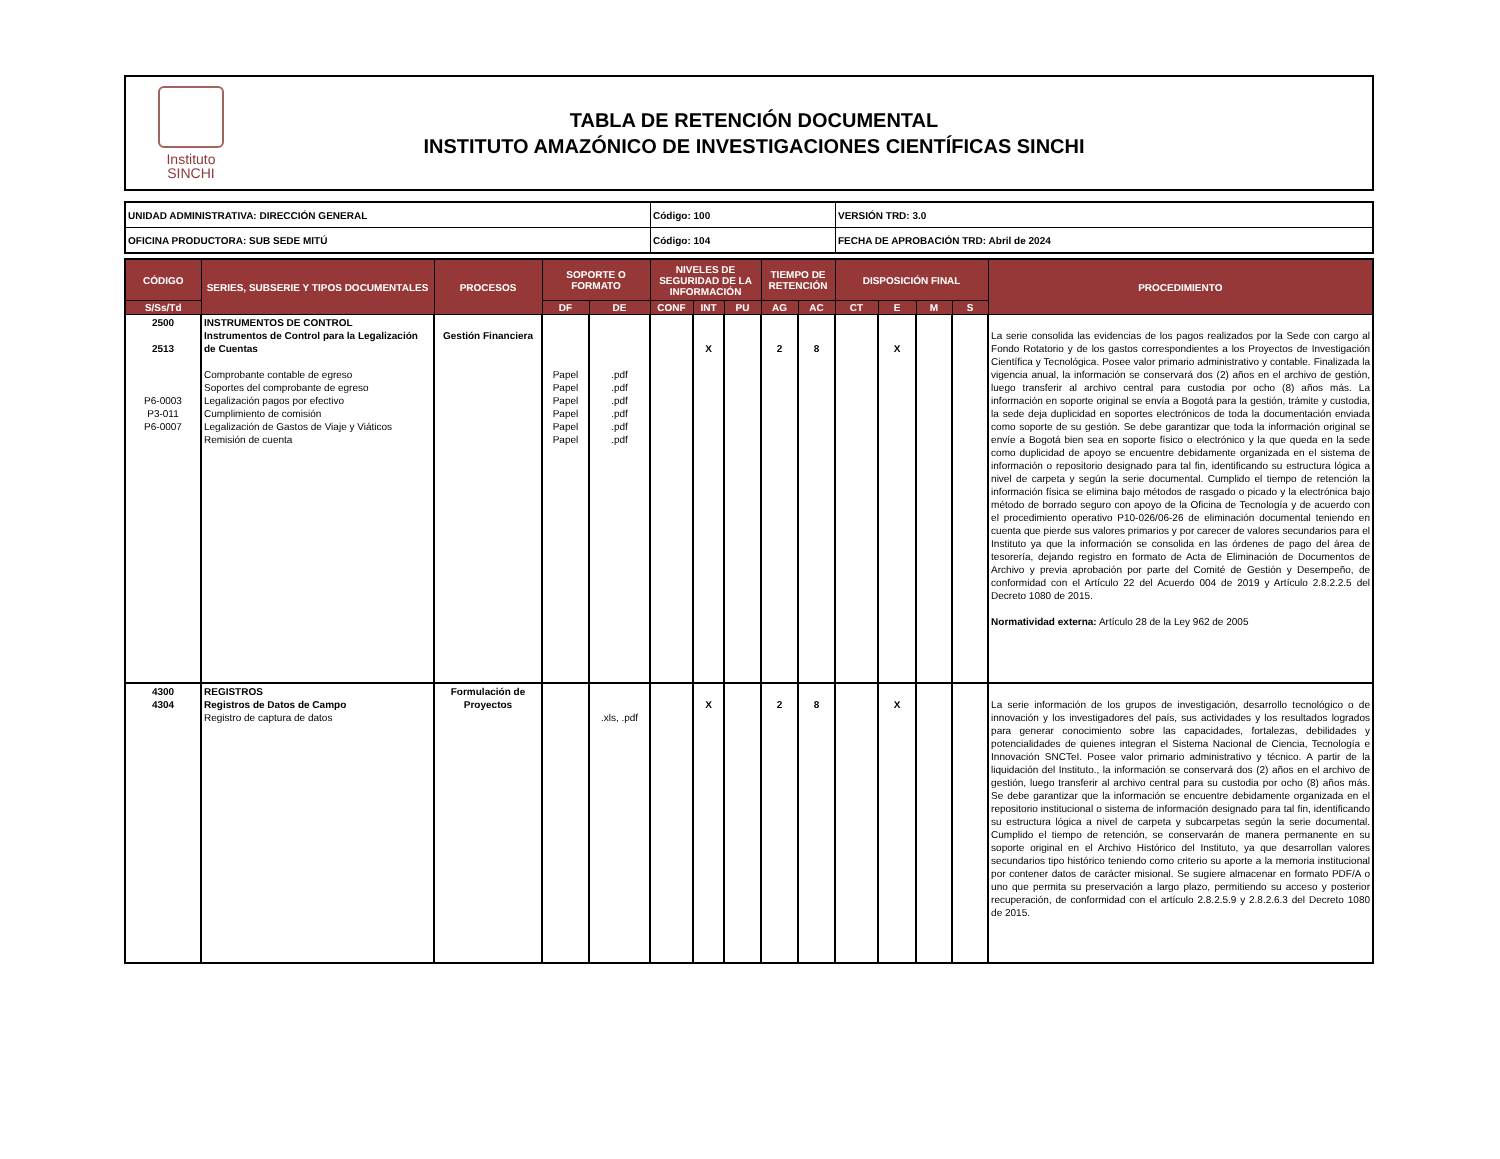Instituto
SINCHI
TABLA DE RETENCIÓN DOCUMENTAL
INSTITUTO AMAZÓNICO DE INVESTIGACIONES CIENTÍFICAS SINCHI
| UNIDAD ADMINISTRATIVA: DIRECCIÓN GENERAL | Código: 100 | VERSIÓN TRD: 3.0 |
| OFICINA PRODUCTORA: SUB SEDE MITÚ | Código: 104 | FECHA DE APROBACIÓN TRD: Abril de 2024 |
| CÓDIGO | SERIES, SUBSERIE Y TIPOS DOCUMENTALES | PROCESOS | SOPORTE O FORMATO | | NIVELES DE SEGURIDAD DE LA INFORMACIÓN | | | TIEMPO DE RETENCIÓN | | DISPOSICIÓN FINAL | | | | PROCEDIMIENTO |
| --- | --- | --- | --- | --- | --- | --- | --- | --- | --- | --- | --- | --- | --- | --- |
| S/Ss/Td | | | DF | DE | CONF | INT | PU | AG | AC | CT | E | M | S | |
| 2500 2513 P6-0003 P3-011 P6-0007 | INSTRUMENTOS DE CONTROL Instrumentos de Control para la Legalización de Cuentas Comprobante contable de egreso Soportes del comprobante de egreso Legalización pagos por efectivo Cumplimiento de comisión Legalización de Gastos de Viaje y Viáticos Remisión de cuenta | Gestión Financiera | Papel Papel Papel Papel Papel Papel | .pdf .pdf .pdf .pdf .pdf .pdf | | X | | 2 | 8 | | X | | | La serie consolida las evidencias de los pagos realizados por la Sede con cargo al Fondo Rotatorio y de los gastos correspondientes a los Proyectos de Investigación Científica y Tecnológica. Posee valor primario administrativo y contable. Finalizada la vigencia anual, la información se conservará dos (2) años en el archivo de gestión, luego transferir al archivo central para custodia por ocho (8) años más. La información en soporte original se envía a Bogotá para la gestión, trámite y custodia, la sede deja duplicidad en soportes electrónicos de toda la documentación enviada como soporte de su gestión. Se debe garantizar que toda la información original se envíe a Bogotá bien sea en soporte físico o electrónico y la que queda en la sede como duplicidad de apoyo se encuentre debidamente organizada en el sistema de información o repositorio designado para tal fin, identificando su estructura lógica a nivel de carpeta y según la serie documental. Cumplido el tiempo de retención la información física se elimina bajo métodos de rasgado o picado y la electrónica bajo método de borrado seguro con apoyo de la Oficina de Tecnología y de acuerdo con el procedimiento operativo P10-026/06-26 de eliminación documental teniendo en cuenta que pierde sus valores primarios y por carecer de valores secundarios para el Instituto ya que la información se consolida en las órdenes de pago del área de tesorería, dejando registro en formato de Acta de Eliminación de Documentos de Archivo y previa aprobación por parte del Comité de Gestión y Desempeño, de conformidad con el Artículo 22 del Acuerdo 004 de 2019 y Artículo 2.8.2.2.5 del Decreto 1080 de 2015. Normatividad externa: Artículo 28 de la Ley 962 de 2005 |
| 4300 4304 | REGISTROS Registros de Datos de Campo Registro de captura de datos | Formulación de Proyectos | | .xls, .pdf | | X | | 2 | 8 | | X | | | La serie información de los grupos de investigación, desarrollo tecnológico o de innovación y los investigadores del país, sus actividades y los resultados logrados para generar conocimiento sobre las capacidades, fortalezas, debilidades y potencialidades de quienes integran el Sistema Nacional de Ciencia, Tecnología e Innovación SNCTeI. Posee valor primario administrativo y técnico. A partir de la liquidación del Instituto., la información se conservará dos (2) años en el archivo de gestión, luego transferir al archivo central para su custodia por ocho (8) años más. Se debe garantizar que la información se encuentre debidamente organizada en el repositorio institucional o sistema de información designado para tal fin, identificando su estructura lógica a nivel de carpeta y subcarpetas según la serie documental. Cumplido el tiempo de retención, se conservarán de manera permanente en su soporte original en el Archivo Histórico del Instituto, ya que desarrollan valores secundarios tipo histórico teniendo como criterio su aporte a la memoria institucional por contener datos de carácter misional. Se sugiere almacenar en formato PDF/A o uno que permita su preservación a largo plazo, permitiendo su acceso y posterior recuperación, de conformidad con el artículo 2.8.2.5.9 y 2.8.2.6.3 del Decreto 1080 de 2015. |